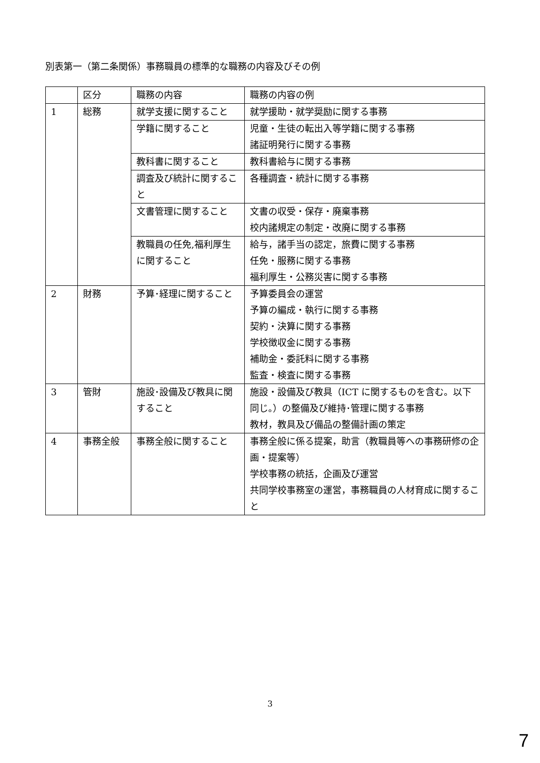別表第一（第二条関係）事務職員の標準的な職務の内容及びその例
| | 区分 | 職務の内容 | 職務の内容の例 |
| --- | --- | --- | --- |
| 1 | 総務 | 就学支援に関すること | 就学援助・就学奨励に関する事務 |
| | | 学籍に関すること | 児童・生徒の転出入等学籍に関する事務 諸証明発行に関する事務 |
| | | 教科書に関すること | 教科書給与に関する事務 |
| | | 調査及び統計に関すること | 各種調査・統計に関する事務 |
| | | 文書管理に関すること | 文書の収受・保存・廃棄事務 校内諸規定の制定・改廃に関する事務 |
| | | 教職員の任免,福利厚生に関すること | 給与，諸手当の認定，旅費に関する事務 任免・服務に関する事務 福利厚生・公務災害に関する事務 |
| 2 | 財務 | 予算･経理に関すること | 予算委員会の運営 予算の編成・執行に関する事務 契約・決算に関する事務 学校徴収金に関する事務 補助金・委託料に関する事務 監査・検査に関する事務 |
| 3 | 管財 | 施設･設備及び教具に関すること | 施設・設備及び教具（ICT に関するものを含む。以下同じ。）の整備及び維持･管理に関する事務 教材，教具及び備品の整備計画の策定 |
| 4 | 事務全般 | 事務全般に関すること | 事務全般に係る提案，助言（教職員等への事務研修の企画・提案等） 学校事務の統括，企画及び運営 共同学校事務室の運営，事務職員の人材育成に関すること |
3
7